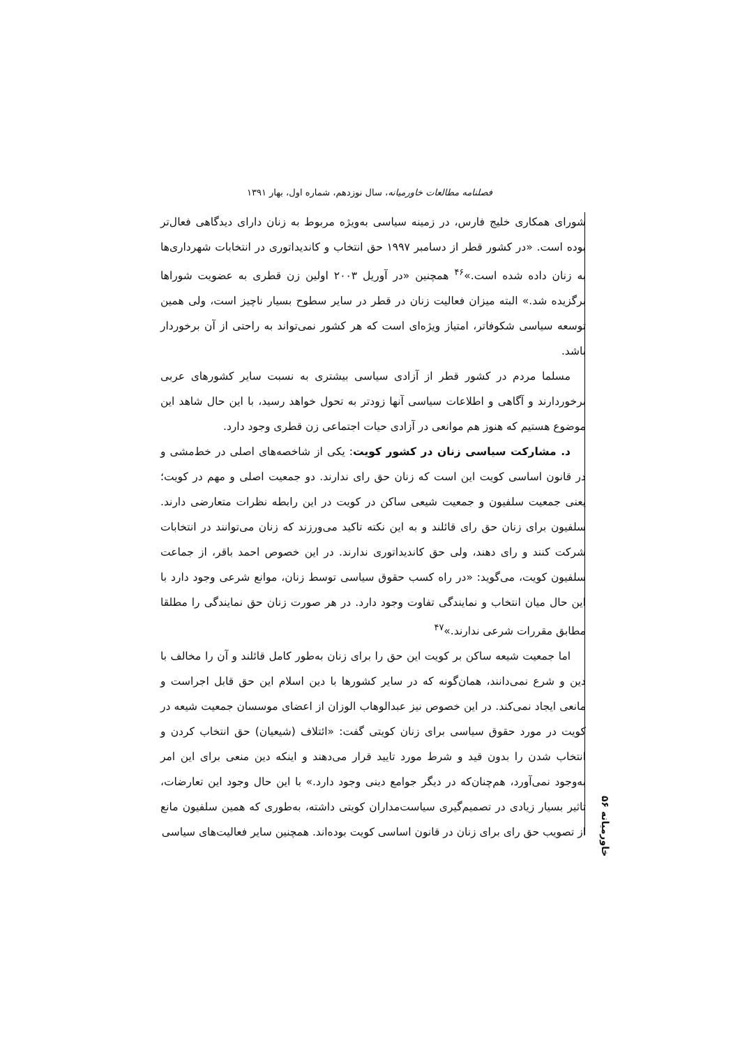فصلنامه مطالعات خاورمیانه، سال نوزدهم، شماره اول، بهار ۱۳۹۱
شورای همکاری خلیج فارس، در زمینه سیاسی به‌ویژه مربوط به زنان دارای دیدگاهی فعال‌تر بوده است. «در کشور قطر از دسامبر ۱۹۹۷ حق انتخاب و کاندیداتوری در انتخابات شهرداری‌ها به زنان داده شده است.»<sup>۴۶</sup> همچنین «در آوریل ۲۰۰۳ اولین زن قطری به عضویت شوراها برگزیده شد.» البته میزان فعالیت زنان در قطر در سایر سطوح بسیار ناچیز است، ولی همین توسعه سیاسی شکوفاتر، امتیاز ویژه‌ای است که هر کشور نمی‌تواند به راحتی از آن برخوردار باشد.
مسلما مردم در کشور قطر از آزادی سیاسی بیشتری به نسبت سایر کشورهای عربی برخوردارند و آگاهی و اطلاعات سیاسی آنها زودتر به تحول خواهد رسید، با این حال شاهد این موضوع هستیم که هنوز هم موانعی در آزادی حیات اجتماعی زن قطری وجود دارد.
د. مشارکت سیاسی زنان در کشور کویت: یکی از شاخصه‌های اصلی در خط‌مشی و در قانون اساسی کویت این است که زنان حق رای ندارند. دو جمعیت اصلی و مهم در کویت؛ یعنی جمعیت سلفیون و جمعیت شیعی ساکن در کویت در این رابطه نظرات متعارضی دارند. سلفیون برای زنان حق رای قائلند و به این نکته تاکید می‌ورزند که زنان می‌توانند در انتخابات شرکت کنند و رای دهند، ولی حق کاندیداتوری ندارند. در این خصوص احمد باقر، از جماعت سلفیون کویت، می‌گوید: «در راه کسب حقوق سیاسی توسط زنان، موانع شرعی وجود دارد با این حال میان انتخاب و نمایندگی تفاوت وجود دارد. در هر صورت زنان حق نمایندگی را مطلقا مطابق مقررات شرعی ندارند.»<sup>۴۷</sup>
اما جمعیت شیعه ساکن بر کویت این حق را برای زنان به‌طور کامل قائلند و آن را مخالف با دین و شرع نمی‌دانند، همان‌گونه که در سایر کشورها با دین اسلام این حق قابل اجراست و مانعی ایجاد نمی‌کند. در این خصوص نیز عبدالوهاب الوزان از اعضای موسسان جمعیت شیعه در کویت در مورد حقوق سیاسی برای زنان کویتی گفت: «ائتلاف (شیعیان) حق انتخاب کردن و انتخاب شدن را بدون قید و شرط مورد تایید قرار می‌دهند و اینکه دین منعی برای این امر به‌وجود نمی‌آورد، هم‌چنان‌که در دیگر جوامع دینی وجود دارد.» با این حال وجود این تعارضات، تاثیر بسیار زیادی در تصمیم‌گیری سیاست‌مداران کویتی داشته، به‌طوری که همین سلفیون مانع از تصویب حق رای برای زنان در قانون اساسی کویت بوده‌اند. همچنین سایر فعالیت‌های سیاسی
خاورمیانه ۵۶